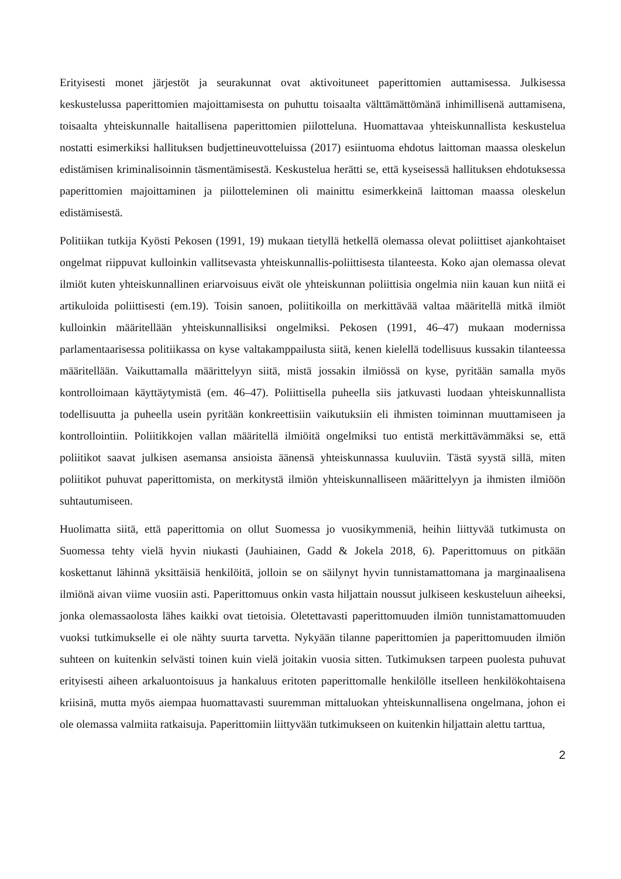Erityisesti monet järjestöt ja seurakunnat ovat aktivoituneet paperittomien auttamisessa. Julkisessa keskustelussa paperittomien majoittamisesta on puhuttu toisaalta välttämättömänä inhimillisenä auttamisena, toisaalta yhteiskunnalle haitallisena paperittomien piilotteluna. Huomattavaa yhteiskunnallista keskustelua nostatti esimerkiksi hallituksen budjettineuvotteluissa (2017) esiintuoma ehdotus laittoman maassa oleskelun edistämisen kriminalisoinnin täsmentämisestä. Keskustelua herätti se, että kyseisessä hallituksen ehdotuksessa paperittomien majoittaminen ja piilotteleminen oli mainittu esimerkkeinä laittoman maassa oleskelun edistämisestä.
Politiikan tutkija Kyösti Pekosen (1991, 19) mukaan tietyllä hetkellä olemassa olevat poliittiset ajankohtaiset ongelmat riippuvat kulloinkin vallitsevasta yhteiskunnallis-poliittisesta tilanteesta. Koko ajan olemassa olevat ilmiöt kuten yhteiskunnallinen eriarvoisuus eivät ole yhteiskunnan poliittisia ongelmia niin kauan kun niitä ei artikuloida poliittisesti (em.19). Toisin sanoen, poliitikoilla on merkittävää valtaa määritellä mitkä ilmiöt kulloinkin määritellään yhteiskunnallisiksi ongelmiksi. Pekosen (1991, 46–47) mukaan modernissa parlamentaarisessa politiikassa on kyse valtakamppailusta siitä, kenen kielellä todellisuus kussakin tilanteessa määritellään. Vaikuttamalla määrittelyyn siitä, mistä jossakin ilmiössä on kyse, pyritään samalla myös kontrolloimaan käyttäytymistä (em. 46–47). Poliittisella puheella siis jatkuvasti luodaan yhteiskunnallista todellisuutta ja puheella usein pyritään konkreettisiin vaikutuksiin eli ihmisten toiminnan muuttamiseen ja kontrollointiin. Poliitikkojen vallan määritellä ilmiöitä ongelmiksi tuo entistä merkittävämmäksi se, että poliitikot saavat julkisen asemansa ansioista äänensä yhteiskunnassa kuuluviin. Tästä syystä sillä, miten poliitikot puhuvat paperittomista, on merkitystä ilmiön yhteiskunnalliseen määrittelyyn ja ihmisten ilmiöön suhtautumiseen.
Huolimatta siitä, että paperittomia on ollut Suomessa jo vuosikymmeniä, heihin liittyvää tutkimusta on Suomessa tehty vielä hyvin niukasti (Jauhiainen, Gadd & Jokela 2018, 6). Paperittomuus on pitkään koskettanut lähinnä yksittäisiä henkilöitä, jolloin se on säilynyt hyvin tunnistamattomana ja marginaalisena ilmiönä aivan viime vuosiin asti. Paperittomuus onkin vasta hiljattain noussut julkiseen keskusteluun aiheeksi, jonka olemassaolosta lähes kaikki ovat tietoisia. Oletettavasti paperittomuuden ilmiön tunnistamattomuuden vuoksi tutkimukselle ei ole nähty suurta tarvetta. Nykyään tilanne paperittomien ja paperittomuuden ilmiön suhteen on kuitenkin selvästi toinen kuin vielä joitakin vuosia sitten. Tutkimuksen tarpeen puolesta puhuvat erityisesti aiheen arkaluontoisuus ja hankaluus eritoten paperittomalle henkilölle itselleen henkilökohtaisena kriisinä, mutta myös aiempaa huomattavasti suuremman mittaluokan yhteiskunnallisena ongelmana, johon ei ole olemassa valmiita ratkaisuja. Paperittomiin liittyvään tutkimukseen on kuitenkin hiljattain alettu tarttua,
2